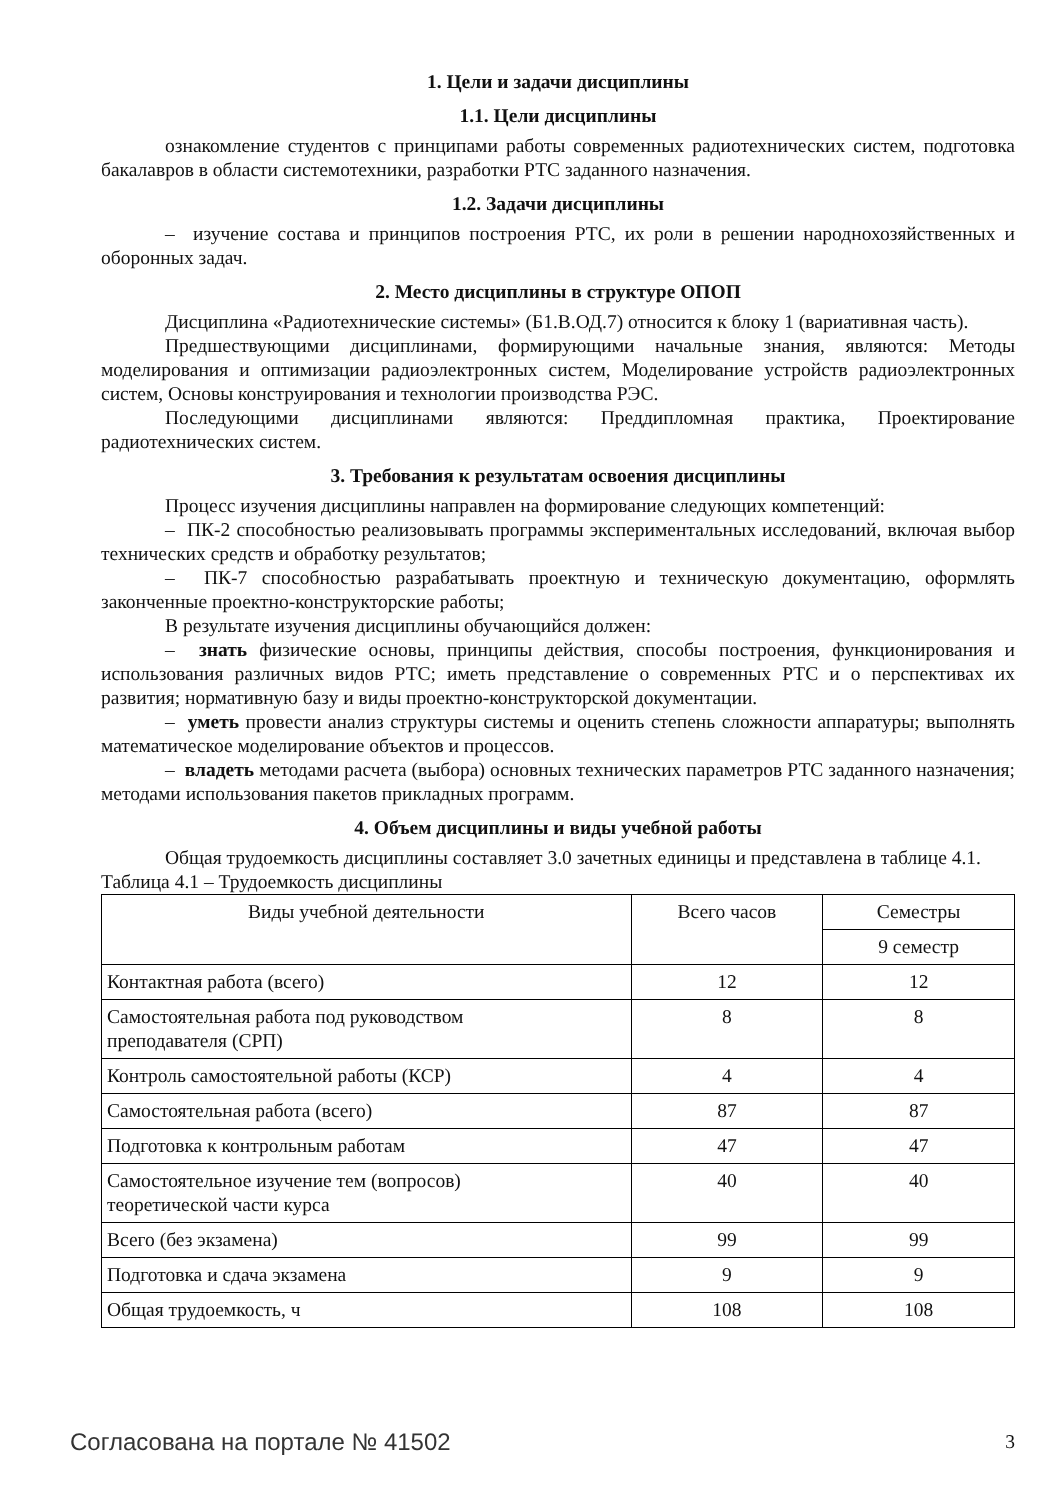1. Цели и задачи дисциплины
1.1. Цели дисциплины
ознакомление студентов с принципами работы современных радиотехнических систем, подготовка бакалавров в области системотехники, разработки РТС заданного назначения.
1.2. Задачи дисциплины
– изучение состава и принципов построения РТС, их роли в решении народнохозяйственных и оборонных задач.
2. Место дисциплины в структуре ОПОП
Дисциплина «Радиотехнические системы» (Б1.В.ОД.7) относится к блоку 1 (вариативная часть).
Предшествующими дисциплинами, формирующими начальные знания, являются: Методы моделирования и оптимизации радиоэлектронных систем, Моделирование устройств радиоэлектронных систем, Основы конструирования и технологии производства РЭС.
Последующими дисциплинами являются: Преддипломная практика, Проектирование радиотехнических систем.
3. Требования к результатам освоения дисциплины
Процесс изучения дисциплины направлен на формирование следующих компетенций:
– ПК-2 способностью реализовывать программы экспериментальных исследований, включая выбор технических средств и обработку результатов;
– ПК-7 способностью разрабатывать проектную и техническую документацию, оформлять законченные проектно-конструкторские работы;
В результате изучения дисциплины обучающийся должен:
– знать физические основы, принципы действия, способы построения, функционирования и использования различных видов РТС; иметь представление о современных РТС и о перспективах их развития; нормативную базу и виды проектно-конструкторской документации.
– уметь провести анализ структуры системы и оценить степень сложности аппаратуры; выполнять математическое моделирование объектов и процессов.
– владеть методами расчета (выбора) основных технических параметров РТС заданного назначения; методами использования пакетов прикладных программ.
4. Объем дисциплины и виды учебной работы
Общая трудоемкость дисциплины составляет 3.0 зачетных единицы и представлена в таблице 4.1.
Таблица 4.1 – Трудоемкость дисциплины
| Виды учебной деятельности | Всего часов | Семестры |
| --- | --- | --- |
| | | 9 семестр |
| Контактная работа (всего) | 12 | 12 |
| Самостоятельная работа под руководством преподавателя (СРП) | 8 | 8 |
| Контроль самостоятельной работы (КСР) | 4 | 4 |
| Самостоятельная работа (всего) | 87 | 87 |
| Подготовка к контрольным работам | 47 | 47 |
| Самостоятельное изучение тем (вопросов) теоретической части курса | 40 | 40 |
| Всего (без экзамена) | 99 | 99 |
| Подготовка и сдача экзамена | 9 | 9 |
| Общая трудоемкость, ч | 108 | 108 |
Согласована на портале № 41502 3